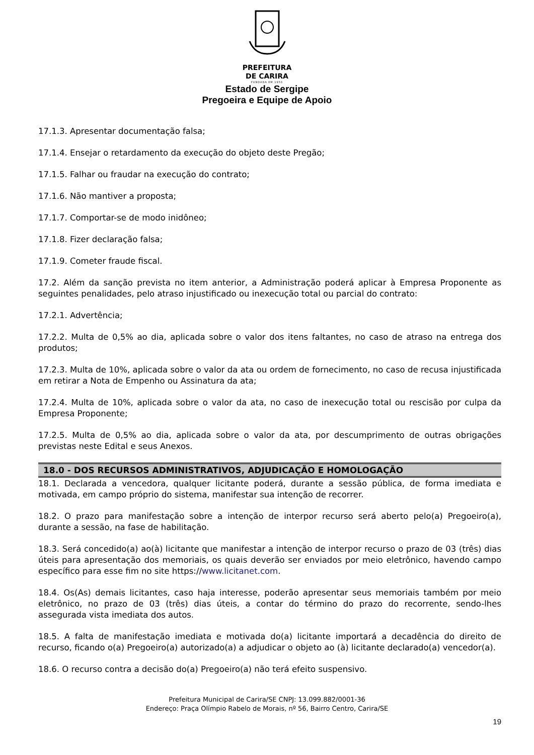PREFEITURA
DE CARIRA
FUNDADA EM 1953
Estado de Sergipe
Pregoeira e Equipe de Apoio
17.1.3. Apresentar documentação falsa;
17.1.4. Ensejar o retardamento da execução do objeto deste Pregão;
17.1.5. Falhar ou fraudar na execução do contrato;
17.1.6. Não mantiver a proposta;
17.1.7. Comportar-se de modo inidôneo;
17.1.8. Fizer declaração falsa;
17.1.9. Cometer fraude fiscal.
17.2. Além da sanção prevista no item anterior, a Administração poderá aplicar à Empresa Proponente as seguintes penalidades, pelo atraso injustificado ou inexecução total ou parcial do contrato:
17.2.1. Advertência;
17.2.2. Multa de 0,5% ao dia, aplicada sobre o valor dos itens faltantes, no caso de atraso na entrega dos produtos;
17.2.3. Multa de 10%, aplicada sobre o valor da ata ou ordem de fornecimento, no caso de recusa injustificada em retirar a Nota de Empenho ou Assinatura da ata;
17.2.4. Multa de 10%, aplicada sobre o valor da ata, no caso de inexecução total ou rescisão por culpa da Empresa Proponente;
17.2.5. Multa de 0,5% ao dia, aplicada sobre o valor da ata, por descumprimento de outras obrigações previstas neste Edital e seus Anexos.
18.0 - DOS RECURSOS ADMINISTRATIVOS, ADJUDICAÇÃO E HOMOLOGAÇÃO
18.1. Declarada a vencedora, qualquer licitante poderá, durante a sessão pública, de forma imediata e motivada, em campo próprio do sistema, manifestar sua intenção de recorrer.
18.2. O prazo para manifestação sobre a intenção de interpor recurso será aberto pelo(a) Pregoeiro(a), durante a sessão, na fase de habilitação.
18.3. Será concedido(a) ao(à) licitante que manifestar a intenção de interpor recurso o prazo de 03 (três) dias úteis para apresentação dos memoriais, os quais deverão ser enviados por meio eletrônico, havendo campo específico para esse fim no site https://www.licitanet.com.
18.4. Os(As) demais licitantes, caso haja interesse, poderão apresentar seus memoriais também por meio eletrônico, no prazo de 03 (três) dias úteis, a contar do término do prazo do recorrente, sendo-lhes assegurada vista imediata dos autos.
18.5. A falta de manifestação imediata e motivada do(a) licitante importará a decadência do direito de recurso, ficando o(a) Pregoeiro(a) autorizado(a) a adjudicar o objeto ao (à) licitante declarado(a) vencedor(a).
18.6. O recurso contra a decisão do(a) Pregoeiro(a) não terá efeito suspensivo.
Prefeitura Municipal de Carira/SE CNPJ: 13.099.882/0001-36
Endereço: Praça Olímpio Rabelo de Morais, nº 56, Bairro Centro, Carira/SE
19